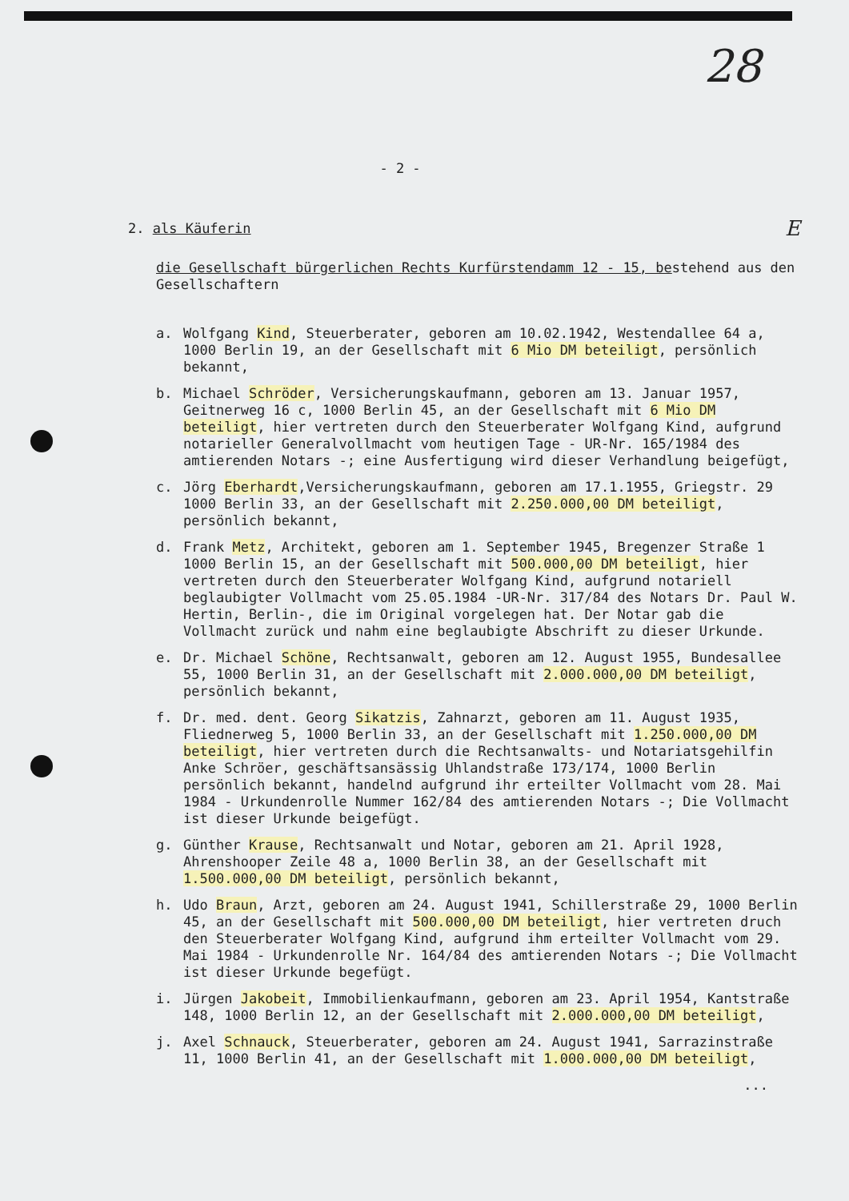28
- 2 -
2. als Käuferin E
die Gesellschaft bürgerlichen Rechts Kurfürstendamm 12 - 15, bestehend aus den Gesellschaftern
a. Wolfgang Kind, Steuerberater, geboren am 10.02.1942, Westendallee 64 a, 1000 Berlin 19, an der Gesellschaft mit 6 Mio DM beteiligt, persönlich bekannt,
b. Michael Schröder, Versicherungskaufmann, geboren am 13. Januar 1957, Geitnerweg 16 c, 1000 Berlin 45, an der Gesellschaft mit 6 Mio DM beteiligt, hier vertreten durch den Steuerberater Wolfgang Kind, aufgrund notarieller Generalvollmacht vom heutigen Tage - UR-Nr. 165/1984 des amtierenden Notars -; eine Ausfertigung wird dieser Verhandlung beigefügt,
c. Jörg Eberhardt,Versicherungskaufmann, geboren am 17.1.1955, Griegstr. 29 1000 Berlin 33, an der Gesellschaft mit 2.250.000,00 DM beteiligt, persönlich bekannt,
d. Frank Metz, Architekt, geboren am 1. September 1945, Bregenzer Straße 1 1000 Berlin 15, an der Gesellschaft mit 500.000,00 DM beteiligt, hier vertreten durch den Steuerberater Wolfgang Kind, aufgrund notariell beglaubigter Vollmacht vom 25.05.1984 -UR-Nr. 317/84 des Notars Dr. Paul W. Hertin, Berlin-, die im Original vorgelegen hat. Der Notar gab die Vollmacht zurück und nahm eine beglaubigte Abschrift zu dieser Urkunde.
e. Dr. Michael Schöne, Rechtsanwalt, geboren am 12. August 1955, Bundesallee 55, 1000 Berlin 31, an der Gesellschaft mit 2.000.000,00 DM beteiligt, persönlich bekannt,
f. Dr. med. dent. Georg Sikatzis, Zahnarzt, geboren am 11. August 1935, Fliednerweg 5, 1000 Berlin 33, an der Gesellschaft mit 1.250.000,00 DM beteiligt, hier vertreten durch die Rechtsanwalts- und Notariatsgehilfin Anke Schröer, geschäftsansässig Uhlandstraße 173/174, 1000 Berlin persönlich bekannt, handelnd aufgrund ihr erteilter Vollmacht vom 28. Mai 1984 - Urkundenrolle Nummer 162/84 des amtierenden Notars -; Die Vollmacht ist dieser Urkunde beigefügt.
g. Günther Krause, Rechtsanwalt und Notar, geboren am 21. April 1928, Ahrenshooper Zeile 48 a, 1000 Berlin 38, an der Gesellschaft mit 1.500.000,00 DM beteiligt, persönlich bekannt,
h. Udo Braun, Arzt, geboren am 24. August 1941, Schillerstraße 29, 1000 Berlin 45, an der Gesellschaft mit 500.000,00 DM beteiligt, hier vertreten druch den Steuerberater Wolfgang Kind, aufgrund ihm erteilter Vollmacht vom 29. Mai 1984 - Urkundenrolle Nr. 164/84 des amtierenden Notars -; Die Vollmacht ist dieser Urkunde begefügt.
i. Jürgen Jakobeit, Immobilienkaufmann, geboren am 23. April 1954, Kantstraße 148, 1000 Berlin 12, an der Gesellschaft mit 2.000.000,00 DM beteiligt,
j. Axel Schnauck, Steuerberater, geboren am 24. August 1941, Sarrazinstraße 11, 1000 Berlin 41, an der Gesellschaft mit 1.000.000,00 DM beteiligt,
...